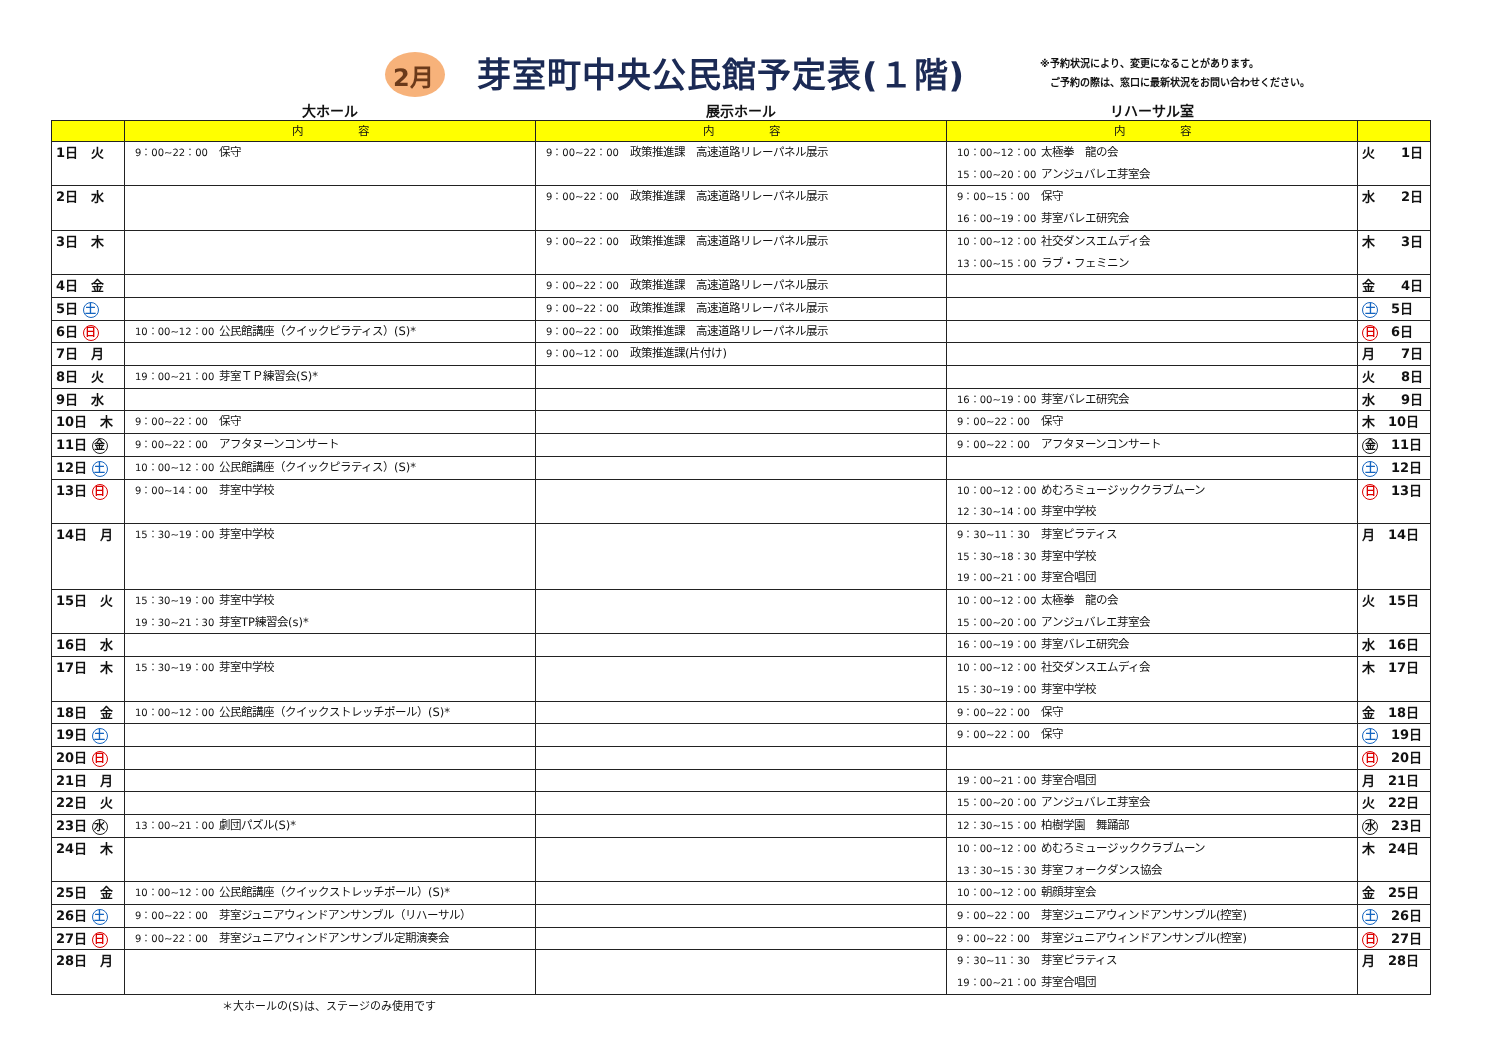2月
芽室町中央公民館予定表(１階)
※予約状況により、変更になることがあります。
　ご予約の際は、窓口に最新状況をお問い合わせください。
大ホール 展示ホール リハーサル室
| | 内 容 | 内 容 | 内 容 | |
| --- | --- | --- | --- | --- |
| 1日 火 | 9：00~22：00 保守 | 9：00~22：00 政策推進課 高速道路リレーパネル展示 | 10：00~12：00 太極拳 龍の会 15：00~20：00 アンジュバレエ芽室会 | 火 1日 |
| 2日 水 | | 9：00~22：00 政策推進課 高速道路リレーパネル展示 | 9：00~15：00 保守 16：00~19：00 芽室バレエ研究会 | 水 2日 |
| 3日 木 | | 9：00~22：00 政策推進課 高速道路リレーパネル展示 | 10：00~12：00 社交ダンスエムディ会 13：00~15：00 ラブ・フェミニン | 木 3日 |
| 4日 金 | | 9：00~22：00 政策推進課 高速道路リレーパネル展示 | | 金 4日 |
| 5日 土 | | 9：00~22：00 政策推進課 高速道路リレーパネル展示 | | 土 5日 |
| 6日 日 | 10：00~12：00 公民館講座（クイックピラティス）(S)* | 9：00~22：00 政策推進課 高速道路リレーパネル展示 | | 日 6日 |
| 7日 月 | | 9：00~12：00 政策推進課(片付け) | | 月 7日 |
| 8日 火 | 19：00~21：00 芽室ＴＰ練習会(S)* | | | 火 8日 |
| 9日 水 | | | 16：00~19：00 芽室バレエ研究会 | 水 9日 |
| 10日 木 | 9：00~22：00 保守 | | 9：00~22：00 保守 | 木 10日 |
| 11日 金 | 9：00~22：00 アフタヌーンコンサート | | 9：00~22：00 アフタヌーンコンサート | 金 11日 |
| 12日 土 | 10：00~12：00 公民館講座（クイックピラティス）(S)* | | | 土 12日 |
| 13日 日 | 9：00~14：00 芽室中学校 | | 10：00~12：00 めむろミュージッククラブムーン 12：30~14：00 芽室中学校 | 日 13日 |
| 14日 月 | 15：30~19：00 芽室中学校 | | 9：30~11：30 芽室ピラティス 15：30~18：30 芽室中学校 19：00~21：00 芽室合唱団 | 月 14日 |
| 15日 火 | 15：30~19：00 芽室中学校 19：30~21：30 芽室TP練習会(s)* | | 10：00~12：00 太極拳 龍の会 15：00~20：00 アンジュバレエ芽室会 | 火 15日 |
| 16日 水 | | | 16：00~19：00 芽室バレエ研究会 | 水 16日 |
| 17日 木 | 15：30~19：00 芽室中学校 | | 10：00~12：00 社交ダンスエムディ会 15：30~19：00 芽室中学校 | 木 17日 |
| 18日 金 | 10：00~12：00 公民館講座（クイックストレッチポール）(S)* | | 9：00~22：00 保守 | 金 18日 |
| 19日 土 | | | 9：00~22：00 保守 | 土 19日 |
| 20日 日 | | | | 日 20日 |
| 21日 月 | | | 19：00~21：00 芽室合唱団 | 月 21日 |
| 22日 火 | | | 15：00~20：00 アンジュバレエ芽室会 | 火 22日 |
| 23日 水 | 13：00~21：00 劇団パズル(S)* | | 12：30~15：00 柏樹学園 舞踊部 | 水 23日 |
| 24日 木 | | | 10：00~12：00 めむろミュージッククラブムーン 13：30~15：30 芽室フォークダンス協会 | 木 24日 |
| 25日 金 | 10：00~12：00 公民館講座（クイックストレッチポール）(S)* | | 10：00~12：00 朝顔芽室会 | 金 25日 |
| 26日 土 | 9：00~22：00 芽室ジュニアウィンドアンサンブル（リハーサル） | | 9：00~22：00 芽室ジュニアウィンドアンサンブル(控室) | 土 26日 |
| 27日 日 | 9：00~22：00 芽室ジュニアウィンドアンサンブル定期演奏会 | | 9：00~22：00 芽室ジュニアウィンドアンサンブル(控室) | 日 27日 |
| 28日 月 | | | 9：30~11：30 芽室ピラティス 19：00~21：00 芽室合唱団 | 月 28日 |
＊大ホールの(S)は、ステージのみ使用です